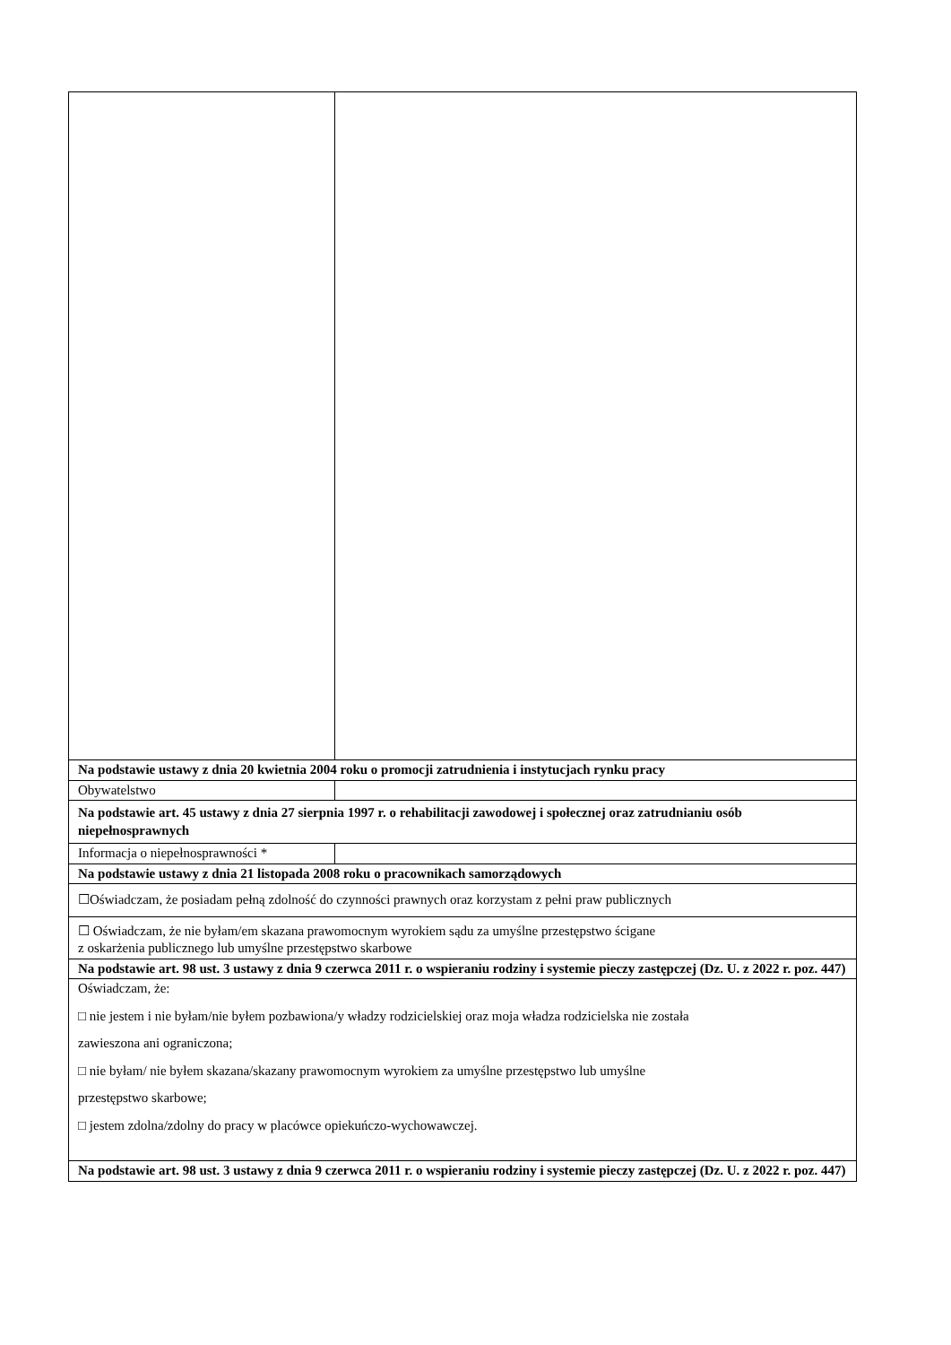| Na podstawie ustawy z dnia 20 kwietnia 2004 roku o promocji zatrudnienia i instytucjach rynku pracy | |
| Obywatelstwo | |
| Na podstawie art. 45 ustawy z dnia 27 sierpnia 1997 r. o rehabilitacji zawodowej i społecznej oraz zatrudnianiu osób niepełnosprawnych | |
| Informacja o niepełnosprawności * | |
| Na podstawie ustawy z dnia 21 listopada 2008 roku o pracownikach samorządowych | |
| ☐Oświadczam, że posiadam pełną zdolność do czynności prawnych oraz korzystam z pełni praw publicznych | |
| ☐ Oświadczam, że nie byłam/em skazana prawomocnym wyrokiem sądu za umyślne przestępstwo ścigane z oskarżenia publicznego lub umyślne przestępstwo skarbowe | |
| Na podstawie art. 98 ust. 3 ustawy z dnia 9 czerwca 2011 r. o wspieraniu rodziny i systemie pieczy zastępczej (Dz. U. z 2022 r. poz. 447) | |
| Oświadczam, że: □ nie jestem i nie byłam/nie byłem pozbawiona/y władzy rodzicielskiej oraz moja władza rodzicielska nie została zawieszona ani ograniczona; □ nie byłam/ nie byłem skazana/skazany prawomocnym wyrokiem za umyślne przestępstwo lub umyślne przestępstwo skarbowe; □ jestem zdolna/zdolny do pracy w placówce opiekuńczo-wychowawczej. | |
| Na podstawie art. 98 ust. 3 ustawy z dnia 9 czerwca 2011 r. o wspieraniu rodziny i systemie pieczy zastępczej (Dz. U. z 2022 r. poz. 447) | |